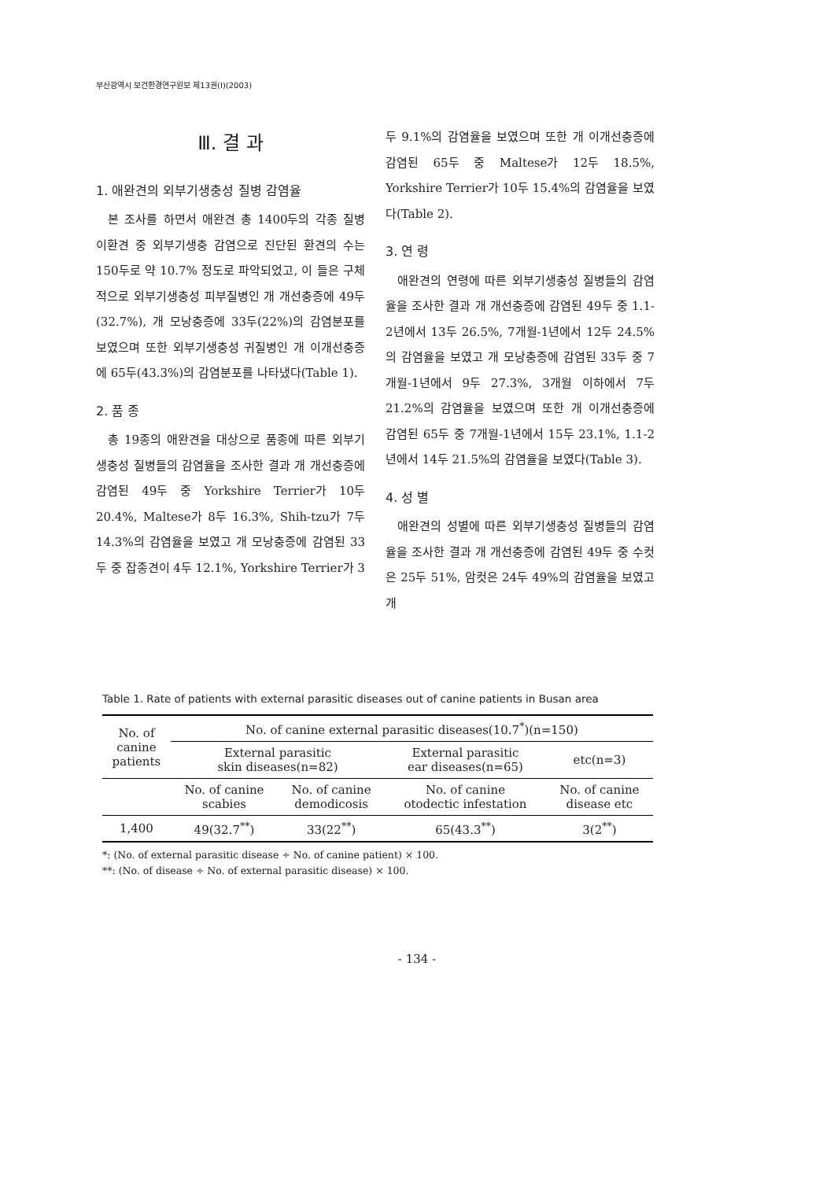부산광역시 보건환경연구원보 제13권(I)(2003)
Ⅲ. 결 과
1. 애완견의 외부기생충성 질병 감염율
본 조사를 하면서 애완견 총 1400두의 각종 질병 이환견 중 외부기생충 감염으로 진단된 환견의 수는 150두로 약 10.7% 정도로 파악되었고, 이 들은 구체적으로 외부기생충성 피부질병인 개 개선충증에 49두(32.7%), 개 모낭충증에 33두(22%)의 감염분포를 보였으며 또한 외부기생충성 귀질병인 개 이개선충증에 65두(43.3%)의 감염분포를 나타냈다(Table 1).
2. 품 종
총 19종의 애완견을 대상으로 품종에 따른 외부기생충성 질병들의 감염율을 조사한 결과 개 개선충증에 감염된 49두 중 Yorkshire Terrier가 10두 20.4%, Maltese가 8두 16.3%, Shih-tzu가 7두 14.3%의 감염율을 보였고 개 모낭충증에 감염된 33두 중 잡종견이 4두 12.1%, Yorkshire Terrier가 3
두 9.1%의 감염율을 보였으며 또한 개 이개선충증에 감염된 65두 중 Maltese가 12두 18.5%, Yorkshire Terrier가 10두 15.4%의 감염율을 보였다(Table 2).
3. 연 령
애완견의 연령에 따른 외부기생충성 질병들의 감염율을 조사한 결과 개 개선충증에 감염된 49두 중 1.1-2년에서 13두 26.5%, 7개월-1년에서 12두 24.5%의 감염율을 보였고 개 모낭충증에 감염된 33두 중 7개월-1년에서 9두 27.3%, 3개월 이하에서 7두 21.2%의 감염율을 보였으며 또한 개 이개선충증에 감염된 65두 중 7개월-1년에서 15두 23.1%, 1.1-2년에서 14두 21.5%의 감염율을 보였다(Table 3).
4. 성 별
애완견의 성별에 따른 외부기생충성 질병들의 감염율을 조사한 결과 개 개선충증에 감염된 49두 중 수컷은 25두 51%, 암컷은 24두 49%의 감염율을 보였고 개
Table 1. Rate of patients with external parasitic diseases out of canine patients in Busan area
| No. of canine patients | No. of canine external parasitic diseases(10.7<sup>*</sup>)(n=150) | | | |
| --- | --- | --- | --- | --- |
| | External parasitic skin diseases(n=82) | | External parasitic ear diseases(n=65) | etc(n=3) |
| | No. of canine scabies | No. of canine demodicosis | No. of canine otodectic infestation | No. of canine disease etc |
| 1,400 | 49(32.7<sup>**</sup>) | 33(22<sup>**</sup>) | 65(43.3<sup>**</sup>) | 3(2<sup>**</sup>) |
*: (No. of external parasitic disease ÷ No. of canine patient) × 100.
**: (No. of disease ÷ No. of external parasitic disease) × 100.
- 134 -